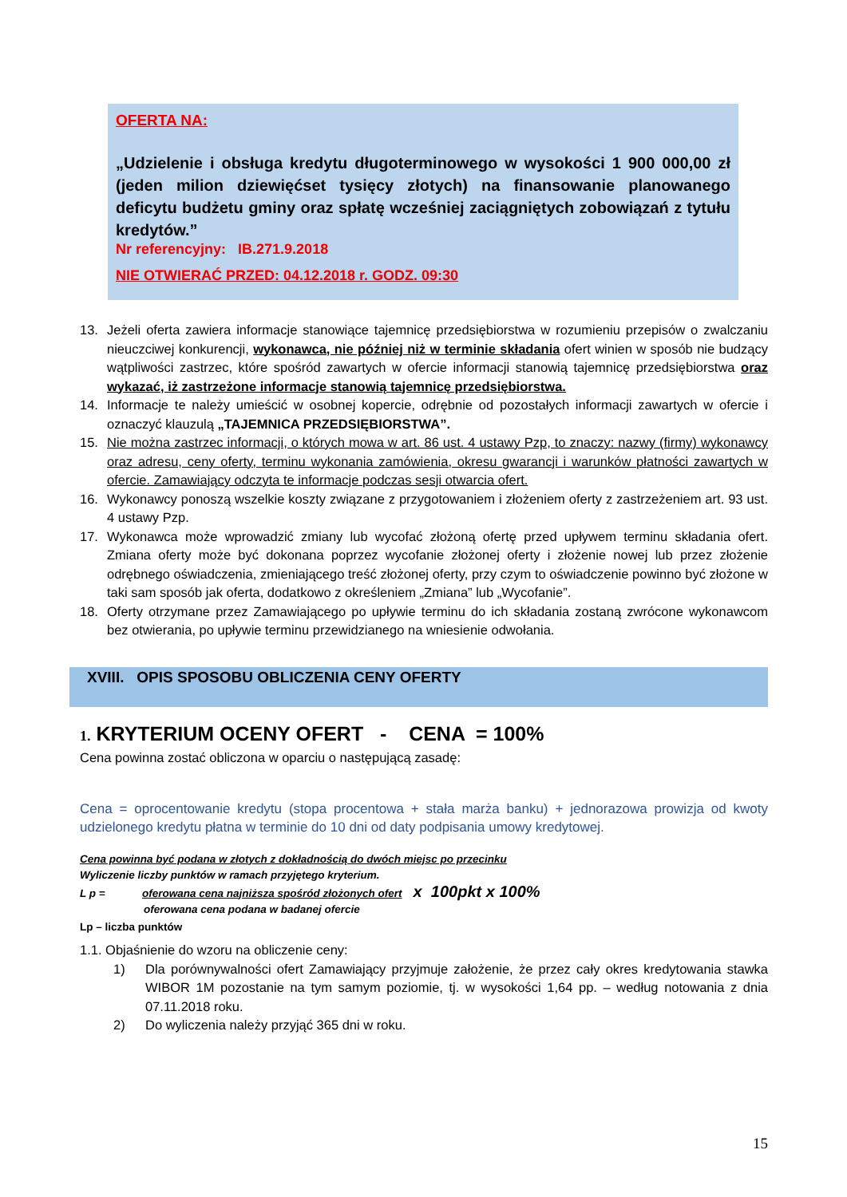OFERTA NA:
„Udzielenie i obsługa kredytu długoterminowego w wysokości 1 900 000,00 zł (jeden milion dziewięćset tysięcy złotych) na finansowanie planowanego deficytu budżetu gminy oraz spłatę wcześniej zaciągniętych zobowiązań z tytułu kredytów.”
Nr referencyjny: IB.271.9.2018
NIE OTWIERAĆ PRZED: 04.12.2018 r. GODZ. 09:30
13. Jeżeli oferta zawiera informacje stanowiące tajemnicę przedsiębiorstwa w rozumieniu przepisów o zwalczaniu nieuczciwej konkurencji, wykonawca, nie później niż w terminie składania ofert winien w sposób nie budzący wątpliwości zastrzec, które spośród zawartych w ofercie informacji stanowią tajemnicę przedsiębiorstwa oraz wykazać, iż zastrzeżone informacje stanowią tajemnicę przedsiębiorstwa.
14. Informacje te należy umieścić w osobnej kopercie, odrębnie od pozostałych informacji zawartych w ofercie i oznaczyć klauzulą „TAJEMNICA PRZEDSIĘBIORSTWA”.
15. Nie można zastrzec informacji, o których mowa w art. 86 ust. 4 ustawy Pzp, to znaczy: nazwy (firmy) wykonawcy oraz adresu, ceny oferty, terminu wykonania zamówienia, okresu gwarancji i warunków płatności zawartych w ofercie. Zamawiający odczyta te informacje podczas sesji otwarcia ofert.
16. Wykonawcy ponoszą wszelkie koszty związane z przygotowaniem i złożeniem oferty z zastrzeżeniem art. 93 ust. 4 ustawy Pzp.
17. Wykonawca może wprowadzić zmiany lub wycofać złożoną ofertę przed upływem terminu składania ofert. Zmiana oferty może być dokonana poprzez wycofanie złożonej oferty i złożenie nowej lub przez złożenie odrębnego oświadczenia, zmieniającego treść złożonej oferty, przy czym to oświadczenie powinno być złożone w taki sam sposób jak oferta, dodatkowo z określeniem „Zmiana” lub „Wycofanie”.
18. Oferty otrzymane przez Zamawiającego po upływie terminu do ich składania zostaną zwrócone wykonawcom bez otwierania, po upływie terminu przewidzianego na wniesienie odwołania.
XVIII. OPIS SPOSOBU OBLICZENIA CENY OFERTY
1. KRYTERIUM OCENY OFERT - CENA = 100%
Cena powinna zostać obliczona w oparciu o następującą zasadę:
Cena = oprocentowanie kredytu (stopa procentowa + stała marża banku) + jednorazowa prowizja od kwoty udzielonego kredytu płatna w terminie do 10 dni od daty podpisania umowy kredytowej.
Cena powinna być podana w złotych z dokładnością do dwóch miejsc po przecinku
Wyliczenie liczby punktów w ramach przyjętego kryterium.
L p = oferowana cena najniższa spośród złożonych ofert x 100pkt x 100%
oferowana cena podana w badanej ofercie
Lp – liczba punktów
1.1. Objaśnienie do wzoru na obliczenie ceny:
1) Dla porównywalności ofert Zamawiający przyjmuje założenie, że przez cały okres kredytowania stawka WIBOR 1M pozostanie na tym samym poziomie, tj. w wysokości 1,64 pp. – według notowania z dnia 07.11.2018 roku.
2) Do wyliczenia należy przyjąć 365 dni w roku.
15